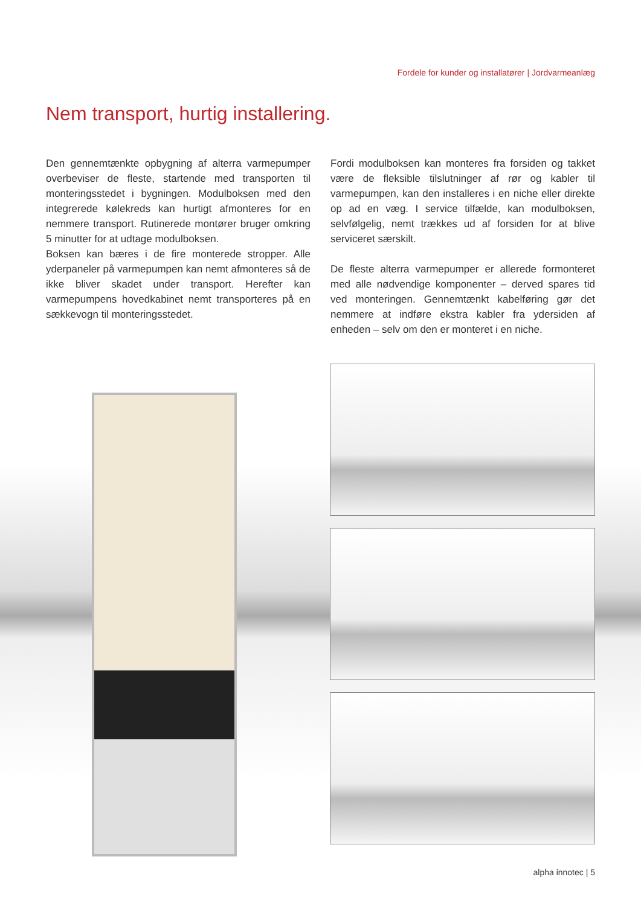Fordele for kunder og installatører | Jordvarmeanlæg
Nem transport, hurtig installering.
Den gennemtænkte opbygning af alterra varmepumper overbeviser de fleste, startende med transporten til monteringsstedet i bygningen. Modulboksen med den integrerede kølekreds kan hurtigt afmonteres for en nemmere transport. Rutinerede montører bruger omkring 5 minutter for at udtage modulboksen.
Boksen kan bæres i de fire monterede stropper. Alle yderpaneler på varmepumpen kan nemt afmonteres så de ikke bliver skadet under transport. Herefter kan varmepumpens hovedkabinet nemt transporteres på en sækkevogn til monteringsstedet.
Fordi modulboksen kan monteres fra forsiden og takket være de fleksible tilslutninger af rør og kabler til varmepumpen, kan den installeres i en niche eller direkte op ad en væg. I service tilfælde, kan modulboksen, selvfølgelig, nemt trækkes ud af forsiden for at blive serviceret særskilt.
De fleste alterra varmepumper er allerede formonteret med alle nødvendige komponenter – derved spares tid ved monteringen. Gennemtænkt kabelføring gør det nemmere at indføre ekstra kabler fra ydersiden af enheden – selv om den er monteret i en niche.
alpha innotec | 5